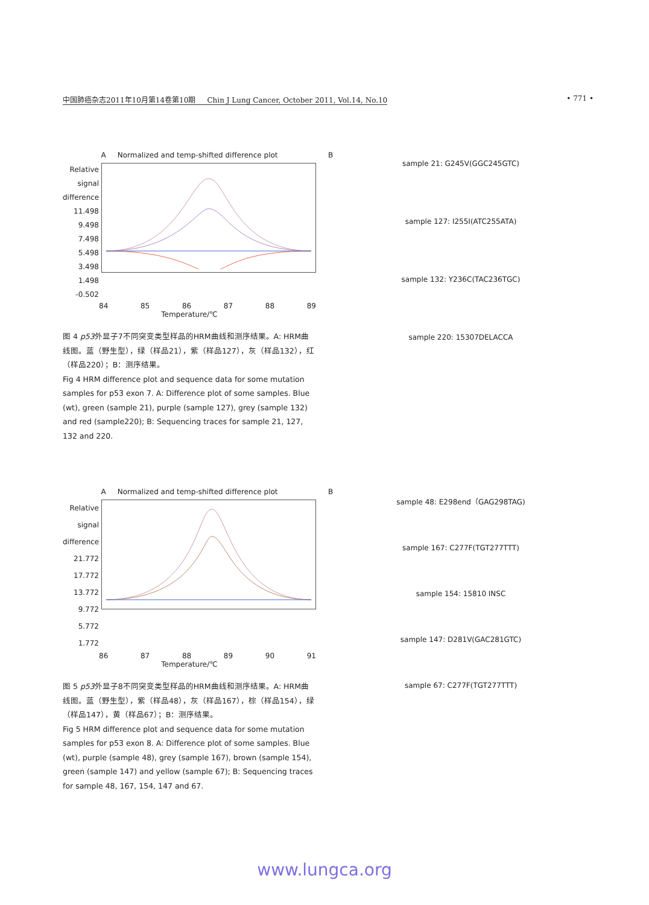中国肺癌杂志2011年10月第14卷第10期 Chin J Lung Cancer, October 2011, Vol.14, No.10 • 771 •
A Normalized and temp-shifted difference plot
Relative signal difference 11.498 9.498 7.498 5.498 3.498 1.498 -0.502
84 85 86 87 88 89
Temperature/℃
图 4 p53外显子7不同突变类型样品的HRM曲线和测序结果。A: HRM曲线图。蓝（野生型），绿（样品21），紫（样品127），灰（样品132），红（样品220）；B：测序结果。
Fig 4 HRM difference plot and sequence data for some mutation samples for p53 exon 7. A: Difference plot of some samples. Blue (wt), green (sample 21), purple (sample 127), grey (sample 132) and red (sample220); B: Sequencing traces for sample 21, 127, 132 and 220.
B
sample 21: G245V(GGC245GTC)
sample 127: I255I(ATC255ATA)
sample 132: Y236C(TAC236TGC)
sample 220: 15307DELACCA
A Normalized and temp-shifted difference plot
Relative signal difference 21.772 17.772 13.772 9.772 5.772 1.772
86 87 88 89 90 91
Temperature/℃
图 5 p53外显子8不同突变类型样品的HRM曲线和测序结果。A: HRM曲线图。蓝（野生型），紫（样品48），灰（样品167），棕（样品154），绿（样品147），黄（样品67）；B：测序结果。
Fig 5 HRM difference plot and sequence data for some mutation samples for p53 exon 8. A: Difference plot of some samples. Blue (wt), purple (sample 48), grey (sample 167), brown (sample 154), green (sample 147) and yellow (sample 67); B: Sequencing traces for sample 48, 167, 154, 147 and 67.
B
sample 48: E298end（GAG298TAG)
sample 167: C277F(TGT277TTT)
sample 154: 15810 INSC
sample 147: D281V(GAC281GTC)
sample 67: C277F(TGT277TTT)
www.lungca.org